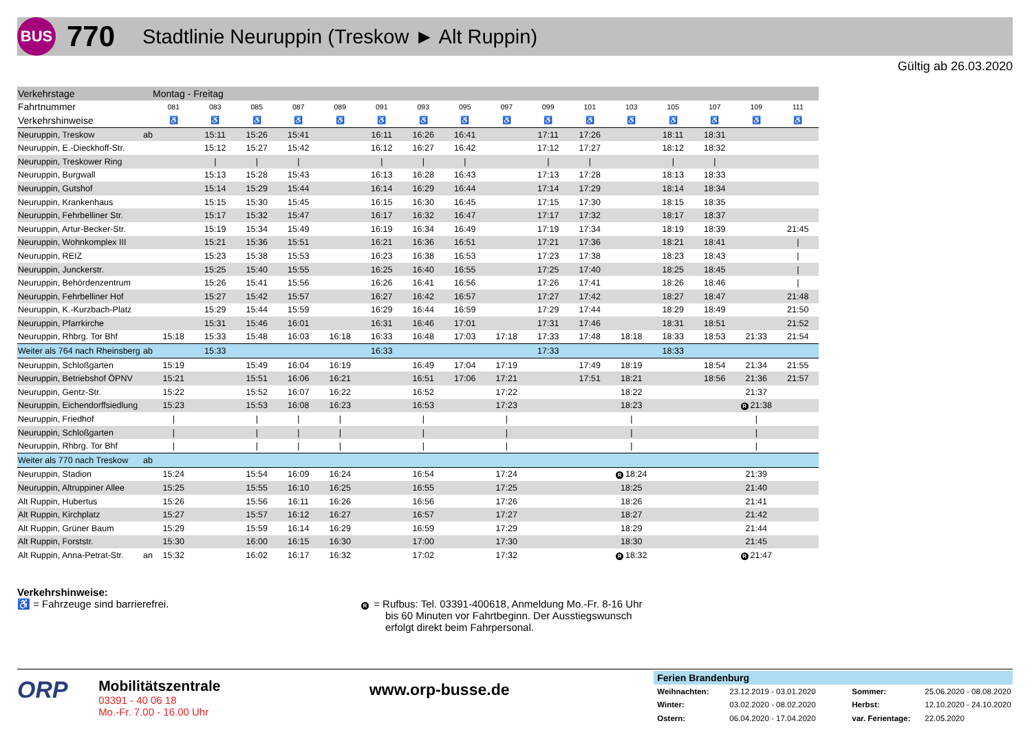BUS
770
Stadtlinie Neuruppin (Treskow ► Alt Ruppin)
Gültig ab 26.03.2020
| Verkehrstage | | Montag - Freitag | | | | | | | | | | | | | | | |
| Fahrtnummer | | 081 | 083 | 085 | 087 | 089 | 091 | 093 | 095 | 097 | 099 | 101 | 103 | 105 | 107 | 109 | 111 |
| Verkehrshinweise | | ♿ | ♿ | ♿ | ♿ | ♿ | ♿ | ♿ | ♿ | ♿ | ♿ | ♿ | ♿ | ♿ | ♿ | ♿ | ♿ |
| Neuruppin, Treskow | ab | | 15:11 | 15:26 | 15:41 | | 16:11 | 16:26 | 16:41 | | 17:11 | 17:26 | | 18:11 | 18:31 | | |
| Neuruppin, E.-Dieckhoff-Str. | | | 15:12 | 15:27 | 15:42 | | 16:12 | 16:27 | 16:42 | | 17:12 | 17:27 | | 18:12 | 18:32 | | |
| Neuruppin, Treskower Ring | | | / | / | / | | / | / | / | | / | / | | / | / | | |
| Neuruppin, Burgwall | | | 15:13 | 15:28 | 15:43 | | 16:13 | 16:28 | 16:43 | | 17:13 | 17:28 | | 18:13 | 18:33 | | |
| Neuruppin, Gutshof | | | 15:14 | 15:29 | 15:44 | | 16:14 | 16:29 | 16:44 | | 17:14 | 17:29 | | 18:14 | 18:34 | | |
| Neuruppin, Krankenhaus | | | 15:15 | 15:30 | 15:45 | | 16:15 | 16:30 | 16:45 | | 17:15 | 17:30 | | 18:15 | 18:35 | | |
| Neuruppin, Fehrbelliner Str. | | | 15:17 | 15:32 | 15:47 | | 16:17 | 16:32 | 16:47 | | 17:17 | 17:32 | | 18:17 | 18:37 | | |
| Neuruppin, Artur-Becker-Str. | | | 15:19 | 15:34 | 15:49 | | 16:19 | 16:34 | 16:49 | | 17:19 | 17:34 | | 18:19 | 18:39 | | 21:45 |
| Neuruppin, Wohnkomplex III | | | 15:21 | 15:36 | 15:51 | | 16:21 | 16:36 | 16:51 | | 17:21 | 17:36 | | 18:21 | 18:41 | | / |
| Neuruppin, REIZ | | | 15:23 | 15:38 | 15:53 | | 16:23 | 16:38 | 16:53 | | 17:23 | 17:38 | | 18:23 | 18:43 | | / |
| Neuruppin, Junckerstr. | | | 15:25 | 15:40 | 15:55 | | 16:25 | 16:40 | 16:55 | | 17:25 | 17:40 | | 18:25 | 18:45 | | / |
| Neuruppin, Behördenzentrum | | | 15:26 | 15:41 | 15:56 | | 16:26 | 16:41 | 16:56 | | 17:26 | 17:41 | | 18:26 | 18:46 | | / |
| Neuruppin, Fehrbelliner Hof | | | 15:27 | 15:42 | 15:57 | | 16:27 | 16:42 | 16:57 | | 17:27 | 17:42 | | 18:27 | 18:47 | | 21:48 |
| Neuruppin, K.-Kurzbach-Platz | | | 15:29 | 15:44 | 15:59 | | 16:29 | 16:44 | 16:59 | | 17:29 | 17:44 | | 18:29 | 18:49 | | 21:50 |
| Neuruppin, Pfarrkirche | | | 15:31 | 15:46 | 16:01 | | 16:31 | 16:46 | 17:01 | | 17:31 | 17:46 | | 18:31 | 18:51 | | 21:52 |
| Neuruppin, Rhbrg. Tor Bhf | | 15:18 | 15:33 | 15:48 | 16:03 | 16:18 | 16:33 | 16:48 | 17:03 | 17:18 | 17:33 | 17:48 | 18:18 | 18:33 | 18:53 | 21:33 | 21:54 |
| Weiter als 764 nach Rheinsberg | ab | | 15:33 | | | | 16:33 | | | | 17:33 | | | 18:33 | | | |
| Neuruppin, Schloßgarten | | 15:19 | | 15:49 | 16:04 | 16:19 | | 16:49 | 17:04 | 17:19 | | 17:49 | 18:19 | | 18:54 | 21:34 | 21:55 |
| Neuruppin, Betriebshof ÖPNV | | 15:21 | | 15:51 | 16:06 | 16:21 | | 16:51 | 17:06 | 17:21 | | 17:51 | 18:21 | | 18:56 | 21:36 | 21:57 |
| Neuruppin, Gentz-Str. | | 15:22 | | 15:52 | 16:07 | 16:22 | | 16:52 | | 17:22 | | | 18:22 | | | 21:37 | |
| Neuruppin, Eichendorffsiedlung | | 15:23 | | 15:53 | 16:08 | 16:23 | | 16:53 | | 17:23 | | | 18:23 | | | R 21:38 | |
| Neuruppin, Friedhof | | / | | / | / | / | | / | | / | | | / | | | / | |
| Neuruppin, Schloßgarten | | / | | / | / | / | | / | | / | | | / | | | / | |
| Neuruppin, Rhbrg. Tor Bhf | | / | | / | / | / | | / | | / | | | / | | | / | |
| Weiter als 770 nach Treskow | ab | | | | | | | | | | | | | | | | |
| Neuruppin, Stadion | | 15:24 | | 15:54 | 16:09 | 16:24 | | 16:54 | | 17:24 | | | R 18:24 | | | 21:39 | |
| Neuruppin, Altruppiner Allee | | 15:25 | | 15:55 | 16:10 | 16:25 | | 16:55 | | 17:25 | | | 18:25 | | | 21:40 | |
| Alt Ruppin, Hubertus | | 15:26 | | 15:56 | 16:11 | 16:26 | | 16:56 | | 17:26 | | | 18:26 | | | 21:41 | |
| Alt Ruppin, Kirchplatz | | 15:27 | | 15:57 | 16:12 | 16:27 | | 16:57 | | 17:27 | | | 18:27 | | | 21:42 | |
| Alt Ruppin, Grüner Baum | | 15:29 | | 15:59 | 16:14 | 16:29 | | 16:59 | | 17:29 | | | 18:29 | | | 21:44 | |
| Alt Ruppin, Forststr. | | 15:30 | | 16:00 | 16:15 | 16:30 | | 17:00 | | 17:30 | | | 18:30 | | | 21:45 | |
| Alt Ruppin, Anna-Petrat-Str. | an | 15:32 | | 16:02 | 16:17 | 16:32 | | 17:02 | | 17:32 | | | R 18:32 | | | R 21:47 | |
Verkehrshinweise:
♿ = Fahrzeuge sind barrierefrei.
R = Rufbus: Tel. 03391-400618, Anmeldung Mo.-Fr. 8-16 Uhr
bis 60 Minuten vor Fahrtbeginn. Der Ausstiegswunsch
erfolgt direkt beim Fahrpersonal.
ORP
Mobilitätszentrale
03391 - 40 06 18
Mo.-Fr. 7.00 - 16.00 Uhr
www.orp-busse.de
Ferien Brandenburg
| Weihnachten: | 23.12.2019 - 03.01.2020 | Sommer: | 25.06.2020 - 08.08.2020 |
| Winter: | 03.02.2020 - 08.02.2020 | Herbst: | 12.10.2020 - 24.10.2020 |
| Ostern: | 06.04.2020 - 17.04.2020 | var. Ferientage: | 22.05.2020 |